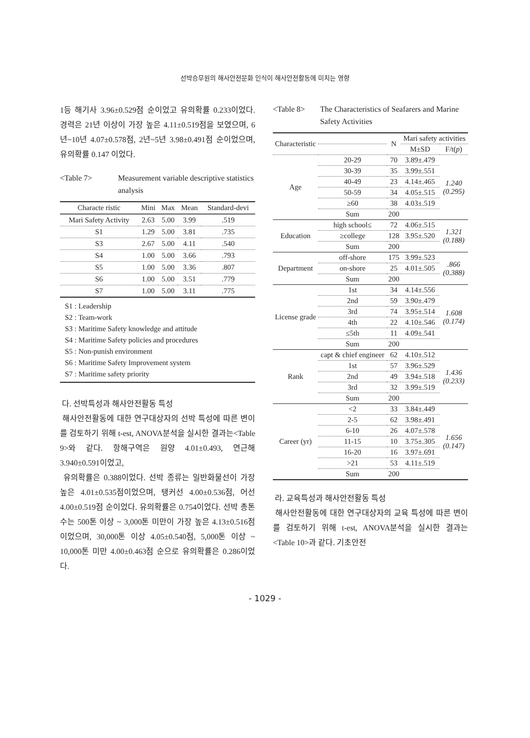선박승무원의 해사안전문화 인식이 해사안전활동에 미치는 영향
1등 해기사 3.96±0.529점 순이었고 유의확률 0.233이었다. 경력은 21년 이상이 가장 높은 4.11±0.519점을 보였으며, 6년~10년 4.07±0.578점, 2년~5년 3.98±0.491점 순이었으며, 유의확률 0.147 이었다.
<Table 7> Measurement variable descriptive statistics analysis
| Characte ristic | Mini | Max | Mean | Standard-devi |
| --- | --- | --- | --- | --- |
| Mari Safety Activity | 2.63 | 5.00 | 3.99 | .519 |
| S1 | 1.29 | 5.00 | 3.81 | .735 |
| S3 | 2.67 | 5.00 | 4.11 | .540 |
| S4 | 1.00 | 5.00 | 3.66 | .793 |
| S5 | 1.00 | 5.00 | 3.36 | .807 |
| S6 | 1.00 | 5.00 | 3.51 | .779 |
| S7 | 1.00 | 5.00 | 3.11 | .775 |
S1 : Leadership
S2 : Team-work
S3 : Maritime Safety knowledge and attitude
S4 : Maritime Safety policies and procedures
S5 : Non-punish environment
S6 : Maritime Safety Improvement system
S7 : Maritime safety priority
다. 선박특성과 해사안전활동 특성
해사안전활동에 대한 연구대상자의 선박 특성에 따른 변이를 검토하기 위해 t-est, ANOVA분석을 실시한 결과는<Table 9>와 같다. 항해구역은 원양 4.01±0.493, 연근해 3.940±0.591이었고,
유의확률은 0.388이었다. 선박 종류는 일반화물선이 가장 높은 4.01±0.535점이었으며, 탱커선 4.00±0.536점, 어선 4.00±0.519점 순이었다. 유의확률은 0.754이었다. 선박 총톤수는 500톤 이상 ~ 3,000톤 미만이 가장 높은 4.13±0.516점 이었으며, 30,000톤 이상 4.05±0.540점, 5,000톤 이상 ~ 10,000톤 미만 4.00±0.463점 순으로 유의확률은 0.286이었다.
<Table 8> The Characteristics of Seafarers and Marine Safety Activities
| Characteristic | | N | Mari safety activities | |
| --- | --- | --- | --- | --- |
| | | | M±SD | F/t( p ) |
| Age | 20-29 | 70 | 3.89±.479 | 1.240 (0.295) |
| | 30-39 | 35 | 3.99±.551 | |
| | 40-49 | 23 | 4.14±.465 | |
| | 50-59 | 34 | 4.05±.515 | |
| | ≥60 | 38 | 4.03±.519 | |
| | Sum | 200 | | |
| Education | high school≤ | 72 | 4.06±.515 | 1.321 (0.188) |
| | ≥college | 128 | 3.95±.520 | |
| | Sum | 200 | | |
| Department | off-shore | 175 | 3.99±.523 | .866 (0.388) |
| | on-shore | 25 | 4.01±.505 | |
| | Sum | 200 | | |
| License grade | 1st | 34 | 4.14±.556 | 1.608 (0.174) |
| | 2nd | 59 | 3.90±.479 | |
| | 3rd | 74 | 3.95±.514 | |
| | 4th | 22 | 4.10±.546 | |
| | ≤5th | 11 | 4.09±.541 | |
| | Sum | 200 | | |
| Rank | capt & chief engineer | 62 | 4.10±.512 | 1.436 (0.233) |
| | 1st | 57 | 3.96±.529 | |
| | 2nd | 49 | 3.94±.518 | |
| | 3rd | 32 | 3.99±.519 | |
| | Sum | 200 | | |
| Career (yr) | <2 | 33 | 3.84±.449 | 1.656 (0.147) |
| | 2-5 | 62 | 3.98±.491 | |
| | 6-10 | 26 | 4.07±.578 | |
| | 11-15 | 10 | 3.75±.305 | |
| | 16-20 | 16 | 3.97±.691 | |
| | >21 | 53 | 4.11±.519 | |
| | Sum | 200 | | |
라. 교육특성과 해사안전활동 특성
해사안전활동에 대한 연구대상자의 교육 특성에 따른 변이를 검토하기 위해 t-est, ANOVA분석을 실시한 결과는 <Table 10>과 같다. 기초안전
- 1029 -